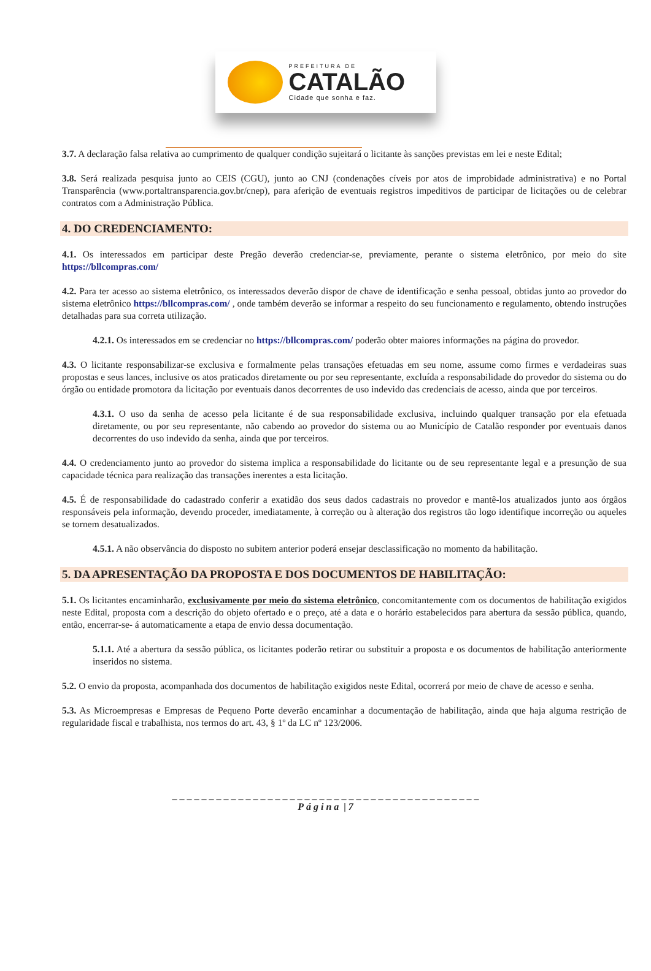PREFEITURA DE
CATALÃO
Cidade que sonha e faz.
3.7. A declaração falsa relativa ao cumprimento de qualquer condição sujeitará o licitante às sanções previstas em lei e neste Edital;
3.8. Será realizada pesquisa junto ao CEIS (CGU), junto ao CNJ (condenações cíveis por atos de improbidade administrativa) e no Portal Transparência (www.portaltransparencia.gov.br/cnep), para aferição de eventuais registros impeditivos de participar de licitações ou de celebrar contratos com a Administração Pública.
4. DO CREDENCIAMENTO:
4.1. Os interessados em participar deste Pregão deverão credenciar-se, previamente, perante o sistema eletrônico, por meio do site https://bllcompras.com/
4.2. Para ter acesso ao sistema eletrônico, os interessados deverão dispor de chave de identificação e senha pessoal, obtidas junto ao provedor do sistema eletrônico https://bllcompras.com/ , onde também deverão se informar a respeito do seu funcionamento e regulamento, obtendo instruções detalhadas para sua correta utilização.
4.2.1. Os interessados em se credenciar no https://bllcompras.com/ poderão obter maiores informações na página do provedor.
4.3. O licitante responsabilizar-se exclusiva e formalmente pelas transações efetuadas em seu nome, assume como firmes e verdadeiras suas propostas e seus lances, inclusive os atos praticados diretamente ou por seu representante, excluída a responsabilidade do provedor do sistema ou do órgão ou entidade promotora da licitação por eventuais danos decorrentes de uso indevido das credenciais de acesso, ainda que por terceiros.
4.3.1. O uso da senha de acesso pela licitante é de sua responsabilidade exclusiva, incluindo qualquer transação por ela efetuada diretamente, ou por seu representante, não cabendo ao provedor do sistema ou ao Município de Catalão responder por eventuais danos decorrentes do uso indevido da senha, ainda que por terceiros.
4.4. O credenciamento junto ao provedor do sistema implica a responsabilidade do licitante ou de seu representante legal e a presunção de sua capacidade técnica para realização das transações inerentes a esta licitação.
4.5. É de responsabilidade do cadastrado conferir a exatidão dos seus dados cadastrais no provedor e mantê-los atualizados junto aos órgãos responsáveis pela informação, devendo proceder, imediatamente, à correção ou à alteração dos registros tão logo identifique incorreção ou aqueles se tornem desatualizados.
4.5.1. A não observância do disposto no subitem anterior poderá ensejar desclassificação no momento da habilitação.
5. DA APRESENTAÇÃO DA PROPOSTA E DOS DOCUMENTOS DE HABILITAÇÃO:
5.1. Os licitantes encaminharão, exclusivamente por meio do sistema eletrônico, concomitantemente com os documentos de habilitação exigidos neste Edital, proposta com a descrição do objeto ofertado e o preço, até a data e o horário estabelecidos para abertura da sessão pública, quando, então, encerrar-se- á automaticamente a etapa de envio dessa documentação.
5.1.1. Até a abertura da sessão pública, os licitantes poderão retirar ou substituir a proposta e os documentos de habilitação anteriormente inseridos no sistema.
5.2. O envio da proposta, acompanhada dos documentos de habilitação exigidos neste Edital, ocorrerá por meio de chave de acesso e senha.
5.3. As Microempresas e Empresas de Pequeno Porte deverão encaminhar a documentação de habilitação, ainda que haja alguma restrição de regularidade fiscal e trabalhista, nos termos do art. 43, § 1º da LC nº 123/2006.
_ _ _ _ _ _ _ _ _ _ _ _ _ _ _ _ _ _ _ _ _ _ _ _ _ _ _ _ _ _ _ _ _ _ _ _ _ _ _ _ _ _
Página | 7